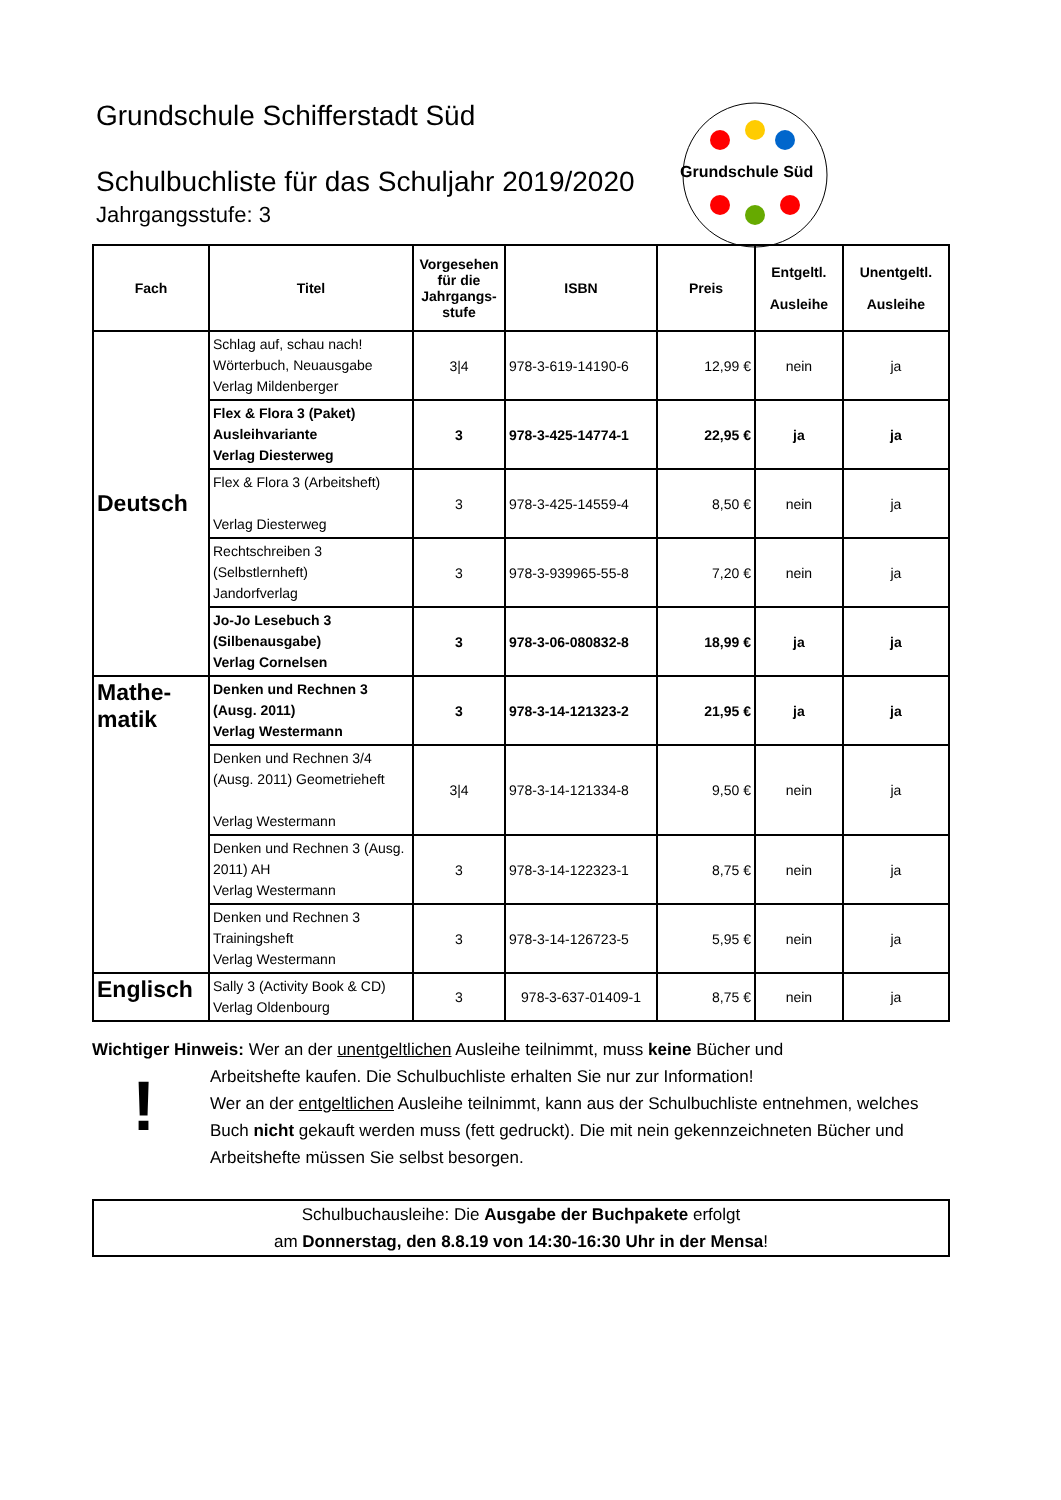Grundschule Süd
Grundschule Schifferstadt Süd
Schulbuchliste für das Schuljahr 2019/2020
Jahrgangsstufe: 3
| Fach | Titel | Vorgesehen für die Jahrgangs-stufe | ISBN | Preis | Entgeltl. Ausleihe | Unentgeltl. Ausleihe |
| --- | --- | --- | --- | --- | --- | --- |
| Deutsch | Schlag auf, schau nach! Wörterbuch, Neuausgabe Verlag Mildenberger | 3/4 | 978-3-619-14190-6 | 12,99 € | nein | ja |
| | Flex & Flora 3 (Paket) Ausleihvariante Verlag Diesterweg | 3 | 978-3-425-14774-1 | 22,95 € | ja | ja |
| | Flex & Flora 3 (Arbeitsheft) Verlag Diesterweg | 3 | 978-3-425-14559-4 | 8,50 € | nein | ja |
| | Rechtschreiben 3 (Selbstlernheft) Jandorfverlag | 3 | 978-3-939965-55-8 | 7,20 € | nein | ja |
| | Jo-Jo Lesebuch 3 (Silbenausgabe) Verlag Cornelsen | 3 | 978-3-06-080832-8 | 18,99 € | ja | ja |
| Mathe- matik | Denken und Rechnen 3 (Ausg. 2011) Verlag Westermann | 3 | 978-3-14-121323-2 | 21,95 € | ja | ja |
| | Denken und Rechnen 3/4 (Ausg. 2011) Geometrieheft Verlag Westermann | 3/4 | 978-3-14-121334-8 | 9,50 € | nein | ja |
| | Denken und Rechnen 3 (Ausg. 2011) AH Verlag Westermann | 3 | 978-3-14-122323-1 | 8,75 € | nein | ja |
| | Denken und Rechnen 3 Trainingsheft Verlag Westermann | 3 | 978-3-14-126723-5 | 5,95 € | nein | ja |
| Englisch | Sally 3 (Activity Book & CD) Verlag Oldenbourg | 3 | 978-3-637-01409-1 | 8,75 € | nein | ja |
Wichtiger Hinweis: Wer an der unentgeltlichen Ausleihe teilnimmt, muss keine Bücher und
!
Arbeitshefte kaufen. Die Schulbuchliste erhalten Sie nur zur Information!
Wer an der entgeltlichen Ausleihe teilnimmt, kann aus der Schulbuchliste entnehmen, welches Buch nicht gekauft werden muss (fett gedruckt). Die mit nein gekennzeichneten Bücher und Arbeitshefte müssen Sie selbst besorgen.
Schulbuchausleihe: Die Ausgabe der Buchpakete erfolgt
am Donnerstag, den 8.8.19 von 14:30-16:30 Uhr in der Mensa!